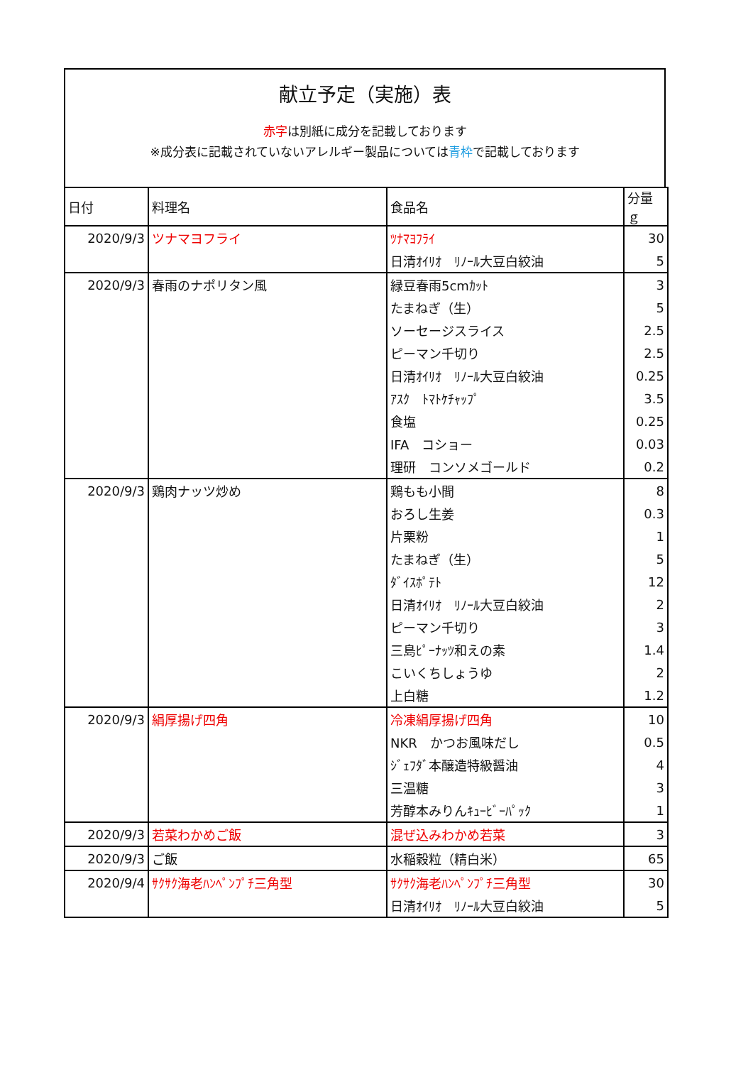献立予定（実施）表
赤字は別紙に成分を記載しております
※成分表に記載されていないアレルギー製品については青枠で記載しております
| 日付 | 料理名 | 食品名 | 分量ｇ |
| --- | --- | --- | --- |
| 2020/9/3 | ツナマヨフライ | ﾂﾅﾏﾖﾌﾗｲ | 30 |
| | | 日清ｵｲﾘｵ ﾘﾉｰﾙ大豆白絞油 | 5 |
| 2020/9/3 | 春雨のナポリタン風 | 緑豆春雨5cmｶｯﾄ | 3 |
| | | たまねぎ（生） | 5 |
| | | ソーセージスライス | 2.5 |
| | | ピーマン千切り | 2.5 |
| | | 日清ｵｲﾘｵ ﾘﾉｰﾙ大豆白絞油 | 0.25 |
| | | ｱｽｸ ﾄﾏﾄｹﾁｬｯﾌﾟ | 3.5 |
| | | 食塩 | 0.25 |
| | | IFA コショー | 0.03 |
| | | 理研 コンソメゴールド | 0.2 |
| 2020/9/3 | 鶏肉ナッツ炒め | 鶏もも小間 | 8 |
| | | おろし生姜 | 0.3 |
| | | 片栗粉 | 1 |
| | | たまねぎ（生） | 5 |
| | | ﾀﾞｲｽﾎﾟﾃﾄ | 12 |
| | | 日清ｵｲﾘｵ ﾘﾉｰﾙ大豆白絞油 | 2 |
| | | ピーマン千切り | 3 |
| | | 三島ﾋﾟｰﾅｯﾂ和えの素 | 1.4 |
| | | こいくちしょうゆ | 2 |
| | | 上白糖 | 1.2 |
| 2020/9/3 | 絹厚揚げ四角 | 冷凍絹厚揚げ四角 | 10 |
| | | NKR かつお風味だし | 0.5 |
| | | ｼﾞｪﾌﾀﾞ本醸造特級醤油 | 4 |
| | | 三温糖 | 3 |
| | | 芳醇本みりんｷｭｰﾋﾞｰﾊﾟｯｸ | 1 |
| 2020/9/3 | 若菜わかめご飯 | 混ぜ込みわかめ若菜 | 3 |
| 2020/9/3 | ご飯 | 水稲穀粒（精白米） | 65 |
| 2020/9/4 | ｻｸｻｸ海老ﾊﾝﾍﾟﾝﾌﾟﾁ三角型 | ｻｸｻｸ海老ﾊﾝﾍﾟﾝﾌﾟﾁ三角型 | 30 |
| | | 日清ｵｲﾘｵ ﾘﾉｰﾙ大豆白絞油 | 5 |